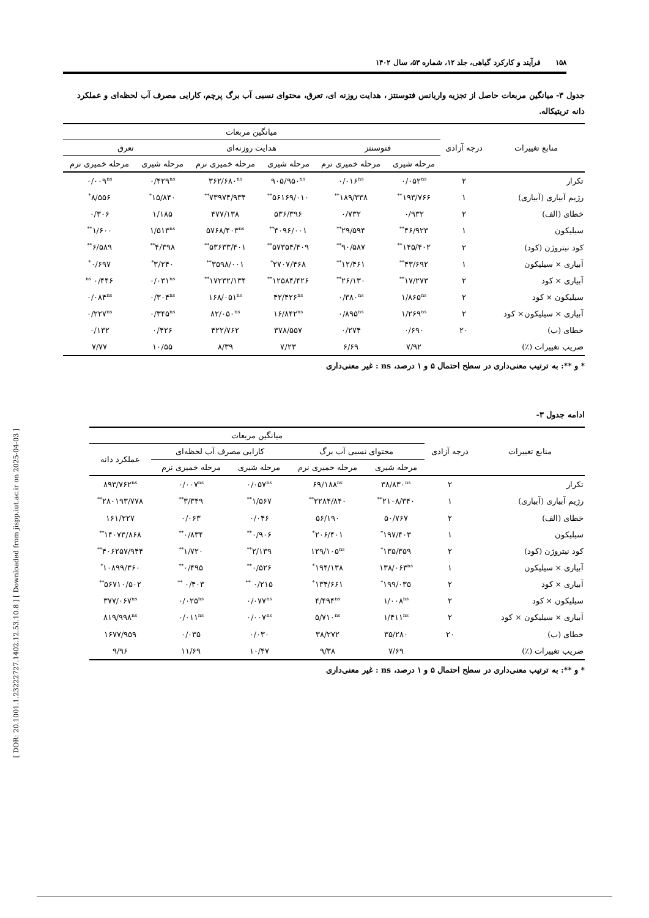۱۵۸فرآیند و کارکرد گیاهی، جلد ۱۲، شماره ۵۳، سال ۱۴۰۲
جدول ۳- میانگین مربعات حاصل از تجزیه واریانس فتوسنتز ، هدایت روزنه ای، تعرق، محتوای نسبی آب برگ پرچم، کارایی مصرف آب لحظه‌ای و عملکرد دانه تریتیکاله.
| منابع تغییرات | درجه آزادی | میانگین مربعات | | | | | |
| --- | --- | --- | --- | --- | --- | --- | --- |
| | | فتوسنتز | | هدایت روزنه‌ای | | تعرق | |
| | | مرحله شیری | مرحله خمیری نرم | مرحله شیری | مرحله خمیری نرم | مرحله شیری | مرحله خمیری نرم |
| تکرار | ۲ | ۰/۰۵۲<sup>ns</sup> | ۰/۰۱۶<sup>ns</sup> | ۹۰۵/۹۵۰<sup>ns</sup> | ۳۶۲/۶۸۰<sup>ns</sup> | ۰/۴۲۹<sup>ns</sup> | ۰/۰۰۹<sup>ns</sup> |
| رژیم آبیاری (آبیاری) | ۱ | ۱۹۳/۷۶۶<sup>**</sup> | ۱۸۹/۳۳۸<sup>**</sup> | ۵۶۱۶۹/۰۱۰<sup>**</sup> | ۷۳۹۷۴/۹۳۴<sup>**</sup> | ۱۵/۸۴۰<sup>*</sup> | ۸/۵۵۶<sup>*</sup> |
| خطای (الف) | ۲ | ۰/۹۳۲ | ۰/۷۳۲ | ۵۳۶/۳۹۶ | ۴۷۷/۱۳۸ | ۱/۱۸۵ | ۰/۳۰۶ |
| سیلیکون | ۱ | ۴۶/۹۲۳<sup>**</sup> | ۲۹/۵۹۴<sup>**</sup> | ۴۰۹۶/۰۰۱<sup>**</sup> | ۵۷۶۸/۴۰۳<sup>ns</sup> | ۱/۵۱۳<sup>ns</sup> | ۱/۶۰۰<sup>**</sup> |
| کود نیتروژن (کود) | ۲ | ۱۴۵/۴۰۲<sup>**</sup> | ۹۰/۵۸۷<sup>**</sup> | ۵۷۳۵۴/۴۰۹<sup>**</sup> | ۵۳۶۳۳/۴۰۱<sup>**</sup> | ۴/۳۹۸<sup>**</sup> | ۶/۵۸۹<sup>**</sup> |
| آبیاری × سیلیکون | ۱ | ۴۳/۶۹۲<sup>**</sup> | ۱۲/۴۶۱<sup>**</sup> | ۲۷۰۷/۴۶۸<sup>*</sup> | ۳۵۹۸/۰۰۱<sup>**</sup> | ۳/۲۴۰<sup>*</sup> | ۰/۶۹۷<sup>*</sup> |
| آبیاری × کود | ۲ | ۱۷/۲۷۳<sup>**</sup> | ۲۶/۱۳۰<sup>**</sup> | ۱۲۵۸۴/۴۲۶<sup>**</sup> | ۱۷۲۳۲/۱۳۴<sup>**</sup> | ۰/۰۳۱<sup>ns</sup> | ۰/۴۴۶ <sup>ns</sup> |
| سیلیکون × کود | ۲ | ۱/۸۶۵<sup>ns</sup> | ۰/۳۸۰<sup>ns</sup> | ۴۲/۴۲۶<sup>ns</sup> | ۱۶۸/۰۵۱<sup>ns</sup> | ۰/۳۰۴<sup>ns</sup> | ۰/۰۸۴<sup>ns</sup> |
| آبیاری × سیلیکون× کود | ۲ | ۱/۲۶۹<sup>ns</sup> | ۰/۸۹۵<sup>ns</sup> | ۱۶/۸۴۲<sup>ns</sup> | ۸۲/۰۵۰<sup>ns</sup> | ۰/۳۴۵<sup>ns</sup> | ۰/۲۲۷<sup>ns</sup> |
| خطای (ب) | ۲۰ | ۰/۶۹۰ | ۰/۲۷۴ | ۳۷۸/۵۵۷ | ۴۲۲/۷۶۲ | ۰/۴۲۶ | ۰/۱۳۲ |
| ضریب تغییرات (٪) | | ۷/۹۲ | ۶/۶۹ | ۷/۲۳ | ۸/۳۹ | ۱۰/۵۵ | ۷/۷۷ |
* و **: به ترتیب معنی‌داری در سطح احتمال ۵ و ۱ درصد، ns : غیر معنی‌داری
ادامه جدول ۳-
| منابع تغییرات | درجه آزادی | میانگین مربعات | | | | |
| --- | --- | --- | --- | --- | --- | --- |
| | | محتوای نسبی آب برگ | | کارایی مصرف آب لحظه‌ای | | عملکرد دانه |
| | | مرحله شیری | مرحله خمیری نرم | مرحله شیری | مرحله خمیری نرم | |
| تکرار | ۲ | ۳۸/۸۳۰<sup>ns</sup> | ۶۹/۱۸۸<sup>ns</sup> | ۰/۰۵۷<sup>ns</sup> | ۰/۰۰۷<sup>ns</sup> | ۸۹۳/۷۶۲<sup>ns</sup> |
| رژیم آبیاری (آبیاری) | ۱ | ۲۱۰۸/۳۴۰<sup>**</sup> | ۲۲۸۴/۸۴۰<sup>**</sup> | ۱/۵۶۷<sup>**</sup> | ۳/۳۴۹<sup>**</sup> | ۲۸۰۱۹۳/۷۷۸<sup>**</sup> |
| خطای (الف) | ۲ | ۵۰/۷۶۷ | ۵۶/۱۹۰ | ۰/۰۴۶ | ۰/۰۶۳ | ۱۶۱/۲۲۷ |
| سیلیکون | ۱ | ۱۹۷/۴۰۳<sup>*</sup> | ۲۰۶/۴۰۱<sup>*</sup> | ۰/۹۰۶<sup>**</sup> | ۰/۸۳۴<sup>**</sup> | ۱۴۰۷۳/۸۶۸<sup>**</sup> |
| کود نیتروژن (کود) | ۲ | ۱۳۵/۳۵۹<sup>*</sup> | ۱۲۹/۱۰۵<sup>ns</sup> | ۲/۱۳۹<sup>**</sup> | ۱/۷۲۰<sup>**</sup> | ۴۰۶۲۵۷/۹۴۴<sup>**</sup> |
| آبیاری × سیلیکون | ۱ | ۱۳۸/۰۶۳<sup>ns</sup> | ۱۹۴/۱۳۸<sup>*</sup> | ۰/۵۲۶<sup>**</sup> | ۰/۴۹۵<sup>**</sup> | ۱۰۸۹۹/۳۶۰<sup>*</sup> |
| آبیاری × کود | ۲ | ۱۹۹/۰۳۵<sup>*</sup> | ۱۳۴/۶۶۱<sup>*</sup> | ۰/۲۱۵ <sup>**</sup> | ۰/۴۰۳ <sup>**</sup> | ۵۶۷۱۰/۵۰۲<sup>**</sup> |
| سیلیکون × کود | ۲ | ۱/۰۰۸<sup>ns</sup> | ۴/۴۹۴<sup>ns</sup> | ۰/۰۷۷<sup>ns</sup> | ۰/۰۲۵<sup>ns</sup> | ۳۷۷/۰۶۷<sup>ns</sup> |
| آبیاری × سیلیکون × کود | ۲ | ۱/۴۱۱<sup>ns</sup> | ۵/۷۱۰<sup>ns</sup> | ۰/۰۰۷<sup>ns</sup> | ۰/۰۱۱<sup>ns</sup> | ۸۱۹/۹۹۸<sup>ns</sup> |
| خطای (ب) | ۲۰ | ۳۵/۲۸۰ | ۳۸/۲۷۲ | ۰/۰۳۰ | ۰/۰۳۵ | ۱۶۷۷/۹۵۹ |
| ضریب تغییرات (٪) | | ۷/۶۹ | ۹/۳۸ | ۱۰/۴۷ | ۱۱/۶۹ | ۹/۹۶ |
* و **: به ترتیب معنی‌داری در سطح احتمال ۵ و ۱ درصد، ns : غیر معنی‌داری
[ DOR: 20.1001.1.23222727.1402.12.53.10.8 ] [ Downloaded from jispp.iut.ac.ir on 2025-04-03 ]